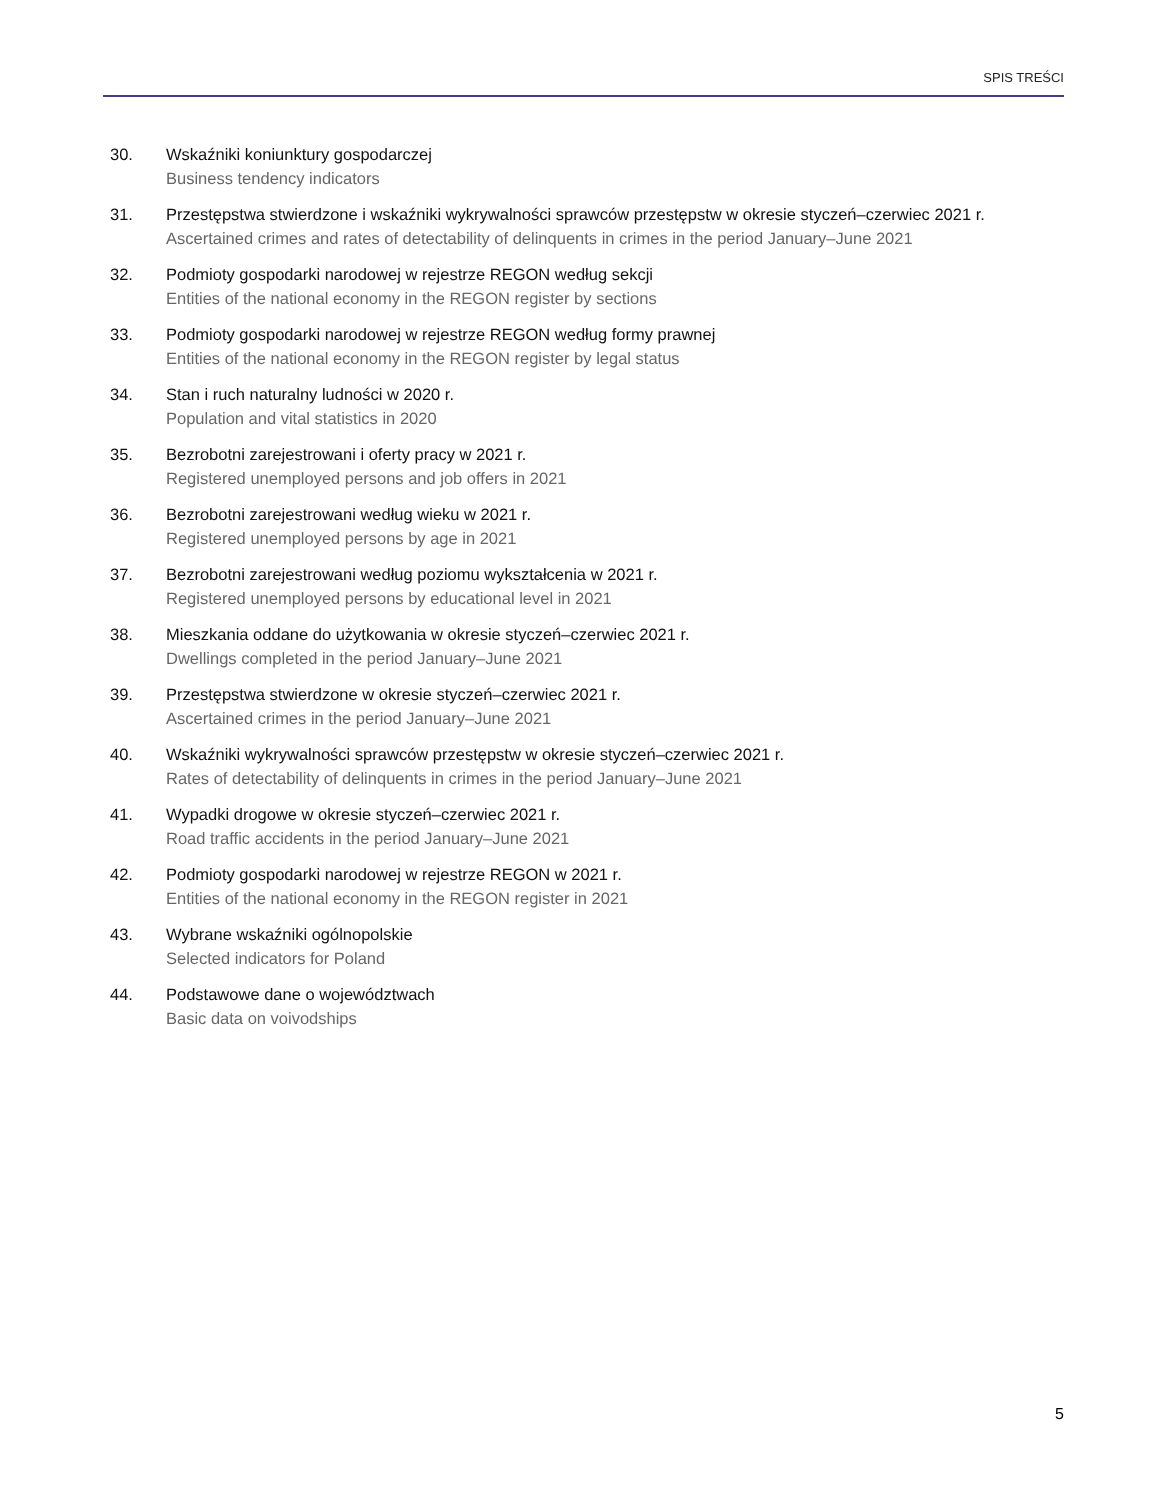SPIS TREŚCI
30. Wskaźniki koniunktury gospodarczej
Business tendency indicators
31. Przestępstwa stwierdzone i wskaźniki wykrywalności sprawców przestępstw w okresie styczeń–czerwiec 2021 r.
Ascertained crimes and rates of detectability of delinquents in crimes in the period January–June 2021
32. Podmioty gospodarki narodowej w rejestrze REGON według sekcji
Entities of the national economy in the REGON register by sections
33. Podmioty gospodarki narodowej w rejestrze REGON według formy prawnej
Entities of the national economy in the REGON register by legal status
34. Stan i ruch naturalny ludności w 2020 r.
Population and vital statistics in 2020
35. Bezrobotni zarejestrowani i oferty pracy w 2021 r.
Registered unemployed persons and job offers in 2021
36. Bezrobotni zarejestrowani według wieku w 2021 r.
Registered unemployed persons by age in 2021
37. Bezrobotni zarejestrowani według poziomu wykształcenia w 2021 r.
Registered unemployed persons by educational level in 2021
38. Mieszkania oddane do użytkowania w okresie styczeń–czerwiec 2021 r.
Dwellings completed in the period January–June 2021
39. Przestępstwa stwierdzone w okresie styczeń–czerwiec 2021 r.
Ascertained crimes in the period January–June 2021
40. Wskaźniki wykrywalności sprawców przestępstw w okresie styczeń–czerwiec 2021 r.
Rates of detectability of delinquents in crimes in the period January–June 2021
41. Wypadki drogowe w okresie styczeń–czerwiec 2021 r.
Road traffic accidents in the period January–June 2021
42. Podmioty gospodarki narodowej w rejestrze REGON w 2021 r.
Entities of the national economy in the REGON register in 2021
43. Wybrane wskaźniki ogólnopolskie
Selected indicators for Poland
44. Podstawowe dane o województwach
Basic data on voivodships
5